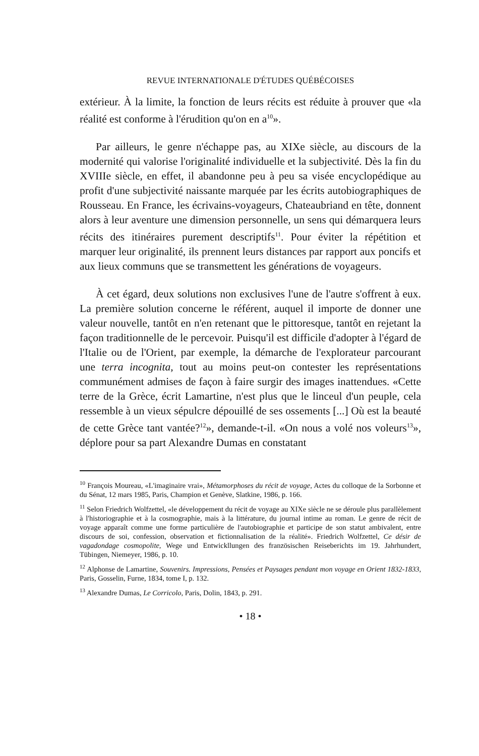REVUE INTERNATIONALE D'ÉTUDES QUÉBÉCOISES
extérieur. À la limite, la fonction de leurs récits est réduite à prouver que «la réalité est conforme à l'érudition qu'on en a<sup>10</sup>».
Par ailleurs, le genre n'échappe pas, au XIXe siècle, au discours de la modernité qui valorise l'originalité individuelle et la subjectivité. Dès la fin du XVIIIe siècle, en effet, il abandonne peu à peu sa visée encyclopédique au profit d'une subjectivité naissante marquée par les écrits autobiographiques de Rousseau. En France, les écrivains-voyageurs, Chateaubriand en tête, donnent alors à leur aventure une dimension personnelle, un sens qui démarquera leurs récits des itinéraires purement descriptifs<sup>11</sup>. Pour éviter la répétition et marquer leur originalité, ils prennent leurs distances par rapport aux poncifs et aux lieux communs que se transmettent les générations de voyageurs.
À cet égard, deux solutions non exclusives l'une de l'autre s'offrent à eux. La première solution concerne le référent, auquel il importe de donner une valeur nouvelle, tantôt en n'en retenant que le pittoresque, tantôt en rejetant la façon traditionnelle de le percevoir. Puisqu'il est difficile d'adopter à l'égard de l'Italie ou de l'Orient, par exemple, la démarche de l'explorateur parcourant une terra incognita, tout au moins peut-on contester les représentations communément admises de façon à faire surgir des images inattendues. «Cette terre de la Grèce, écrit Lamartine, n'est plus que le linceul d'un peuple, cela ressemble à un vieux sépulcre dépouillé de ses ossements [...] Où est la beauté de cette Grèce tant vantée?<sup>12</sup>», demande-t-il. «On nous a volé nos voleurs<sup>13</sup>», déplore pour sa part Alexandre Dumas en constatant
<sup>10</sup> François Moureau, «L'imaginaire vrai», Métamorphoses du récit de voyage, Actes du colloque de la Sorbonne et du Sénat, 12 mars 1985, Paris, Champion et Genève, Slatkine, 1986, p. 166.
<sup>11</sup> Selon Friedrich Wolfzettel, «le développement du récit de voyage au XIXe siècle ne se déroule plus parallèlement à l'historiographie et à la cosmographie, mais à la littérature, du journal intime au roman. Le genre de récit de voyage apparaît comme une forme particulière de l'autobiographie et participe de son statut ambivalent, entre discours de soi, confession, observation et fictionnalisation de la réalité». Friedrich Wolfzettel, Ce désir de vagadondage cosmopolite, Wege und Entwickllungen des französischen Reiseberichts im 19. Jahrhundert, Tübingen, Niemeyer, 1986, p. 10.
<sup>12</sup> Alphonse de Lamartine, Souvenirs. Impressions, Pensées et Paysages pendant mon voyage en Orient 1832-1833, Paris, Gosselin, Furne, 1834, tome I, p. 132.
<sup>13</sup> Alexandre Dumas, Le Corricolo, Paris, Dolin, 1843, p. 291.
• 18 •